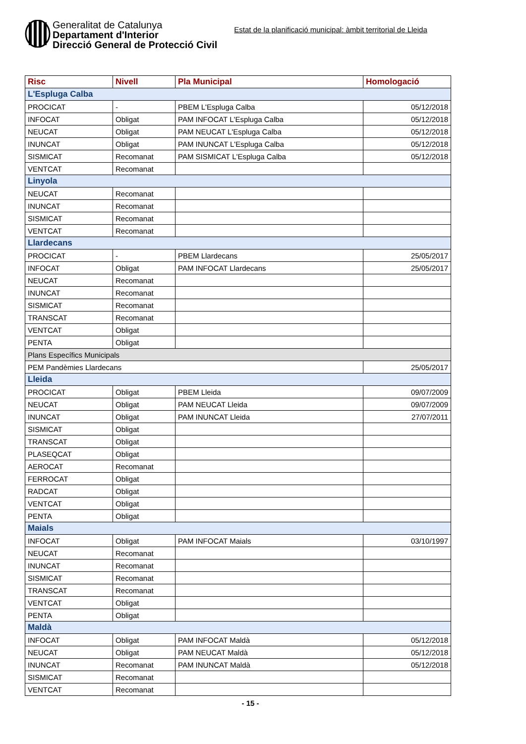Generalitat de Catalunya
Departament d'Interior
Direcció General de Protecció Civil
Estat de la planificació municipal: àmbit territorial de Lleida
| Risc | Nivell | Pla Municipal | Homologació |
| --- | --- | --- | --- |
| L'Espluga Calba | | | |
| PROCICAT | - | PBEM L'Espluga Calba | 05/12/2018 |
| INFOCAT | Obligat | PAM INFOCAT L'Espluga Calba | 05/12/2018 |
| NEUCAT | Obligat | PAM NEUCAT L'Espluga Calba | 05/12/2018 |
| INUNCAT | Obligat | PAM INUNCAT L'Espluga Calba | 05/12/2018 |
| SISMICAT | Recomanat | PAM SISMICAT L'Espluga Calba | 05/12/2018 |
| VENTCAT | Recomanat | | |
| Linyola | | | |
| NEUCAT | Recomanat | | |
| INUNCAT | Recomanat | | |
| SISMICAT | Recomanat | | |
| VENTCAT | Recomanat | | |
| Llardecans | | | |
| PROCICAT | - | PBEM Llardecans | 25/05/2017 |
| INFOCAT | Obligat | PAM INFOCAT Llardecans | 25/05/2017 |
| NEUCAT | Recomanat | | |
| INUNCAT | Recomanat | | |
| SISMICAT | Recomanat | | |
| TRANSCAT | Recomanat | | |
| VENTCAT | Obligat | | |
| PENTA | Obligat | | |
| Plans Específics Municipals | | | |
| PEM Pandèmies Llardecans | | | 25/05/2017 |
| Lleida | | | |
| PROCICAT | Obligat | PBEM Lleida | 09/07/2009 |
| NEUCAT | Obligat | PAM NEUCAT Lleida | 09/07/2009 |
| INUNCAT | Obligat | PAM INUNCAT Lleida | 27/07/2011 |
| SISMICAT | Obligat | | |
| TRANSCAT | Obligat | | |
| PLASEQCAT | Obligat | | |
| AEROCAT | Recomanat | | |
| FERROCAT | Obligat | | |
| RADCAT | Obligat | | |
| VENTCAT | Obligat | | |
| PENTA | Obligat | | |
| Maials | | | |
| INFOCAT | Obligat | PAM INFOCAT Maials | 03/10/1997 |
| NEUCAT | Recomanat | | |
| INUNCAT | Recomanat | | |
| SISMICAT | Recomanat | | |
| TRANSCAT | Recomanat | | |
| VENTCAT | Obligat | | |
| PENTA | Obligat | | |
| Maldà | | | |
| INFOCAT | Obligat | PAM INFOCAT Maldà | 05/12/2018 |
| NEUCAT | Obligat | PAM NEUCAT Maldà | 05/12/2018 |
| INUNCAT | Recomanat | PAM INUNCAT Maldà | 05/12/2018 |
| SISMICAT | Recomanat | | |
| VENTCAT | Recomanat | | |
- 15 -